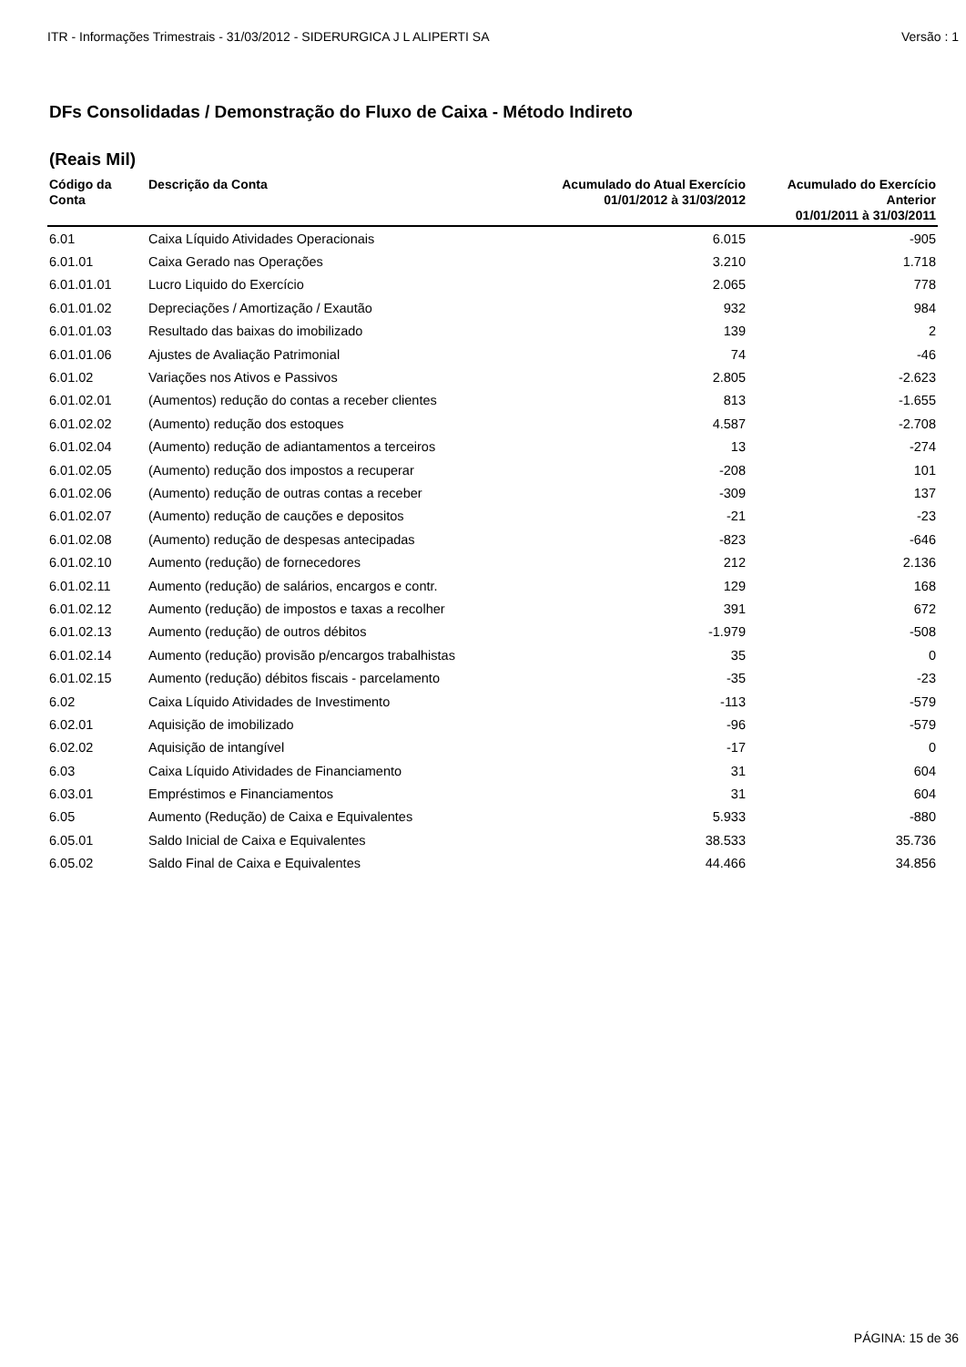ITR - Informações Trimestrais - 31/03/2012 - SIDERURGICA J L ALIPERTI SA Versão : 1
DFs Consolidadas / Demonstração do Fluxo de Caixa - Método Indireto
(Reais Mil)
| Código da Conta | Descrição da Conta | Acumulado do Atual Exercício 01/01/2012 à 31/03/2012 | Acumulado do Exercício Anterior 01/01/2011 à 31/03/2011 |
| --- | --- | --- | --- |
| 6.01 | Caixa Líquido Atividades Operacionais | 6.015 | -905 |
| 6.01.01 | Caixa Gerado nas Operações | 3.210 | 1.718 |
| 6.01.01.01 | Lucro Liquido do Exercício | 2.065 | 778 |
| 6.01.01.02 | Depreciações / Amortização / Exautão | 932 | 984 |
| 6.01.01.03 | Resultado das baixas do imobilizado | 139 | 2 |
| 6.01.01.06 | Ajustes de Avaliação Patrimonial | 74 | -46 |
| 6.01.02 | Variações nos Ativos e Passivos | 2.805 | -2.623 |
| 6.01.02.01 | (Aumentos) redução do contas a receber clientes | 813 | -1.655 |
| 6.01.02.02 | (Aumento) redução dos estoques | 4.587 | -2.708 |
| 6.01.02.04 | (Aumento) redução de adiantamentos a terceiros | 13 | -274 |
| 6.01.02.05 | (Aumento) redução dos impostos a recuperar | -208 | 101 |
| 6.01.02.06 | (Aumento) redução de outras contas a receber | -309 | 137 |
| 6.01.02.07 | (Aumento) redução de cauções e depositos | -21 | -23 |
| 6.01.02.08 | (Aumento) redução de despesas antecipadas | -823 | -646 |
| 6.01.02.10 | Aumento (redução) de fornecedores | 212 | 2.136 |
| 6.01.02.11 | Aumento (redução) de salários, encargos e contr. | 129 | 168 |
| 6.01.02.12 | Aumento (redução) de impostos e taxas a recolher | 391 | 672 |
| 6.01.02.13 | Aumento (redução) de outros débitos | -1.979 | -508 |
| 6.01.02.14 | Aumento (redução) provisão p/encargos trabalhistas | 35 | 0 |
| 6.01.02.15 | Aumento (redução) débitos fiscais - parcelamento | -35 | -23 |
| 6.02 | Caixa Líquido Atividades de Investimento | -113 | -579 |
| 6.02.01 | Aquisição de imobilizado | -96 | -579 |
| 6.02.02 | Aquisição de intangível | -17 | 0 |
| 6.03 | Caixa Líquido Atividades de Financiamento | 31 | 604 |
| 6.03.01 | Empréstimos e Financiamentos | 31 | 604 |
| 6.05 | Aumento (Redução) de Caixa e Equivalentes | 5.933 | -880 |
| 6.05.01 | Saldo Inicial de Caixa e Equivalentes | 38.533 | 35.736 |
| 6.05.02 | Saldo Final de Caixa e Equivalentes | 44.466 | 34.856 |
PÁGINA: 15 de 36